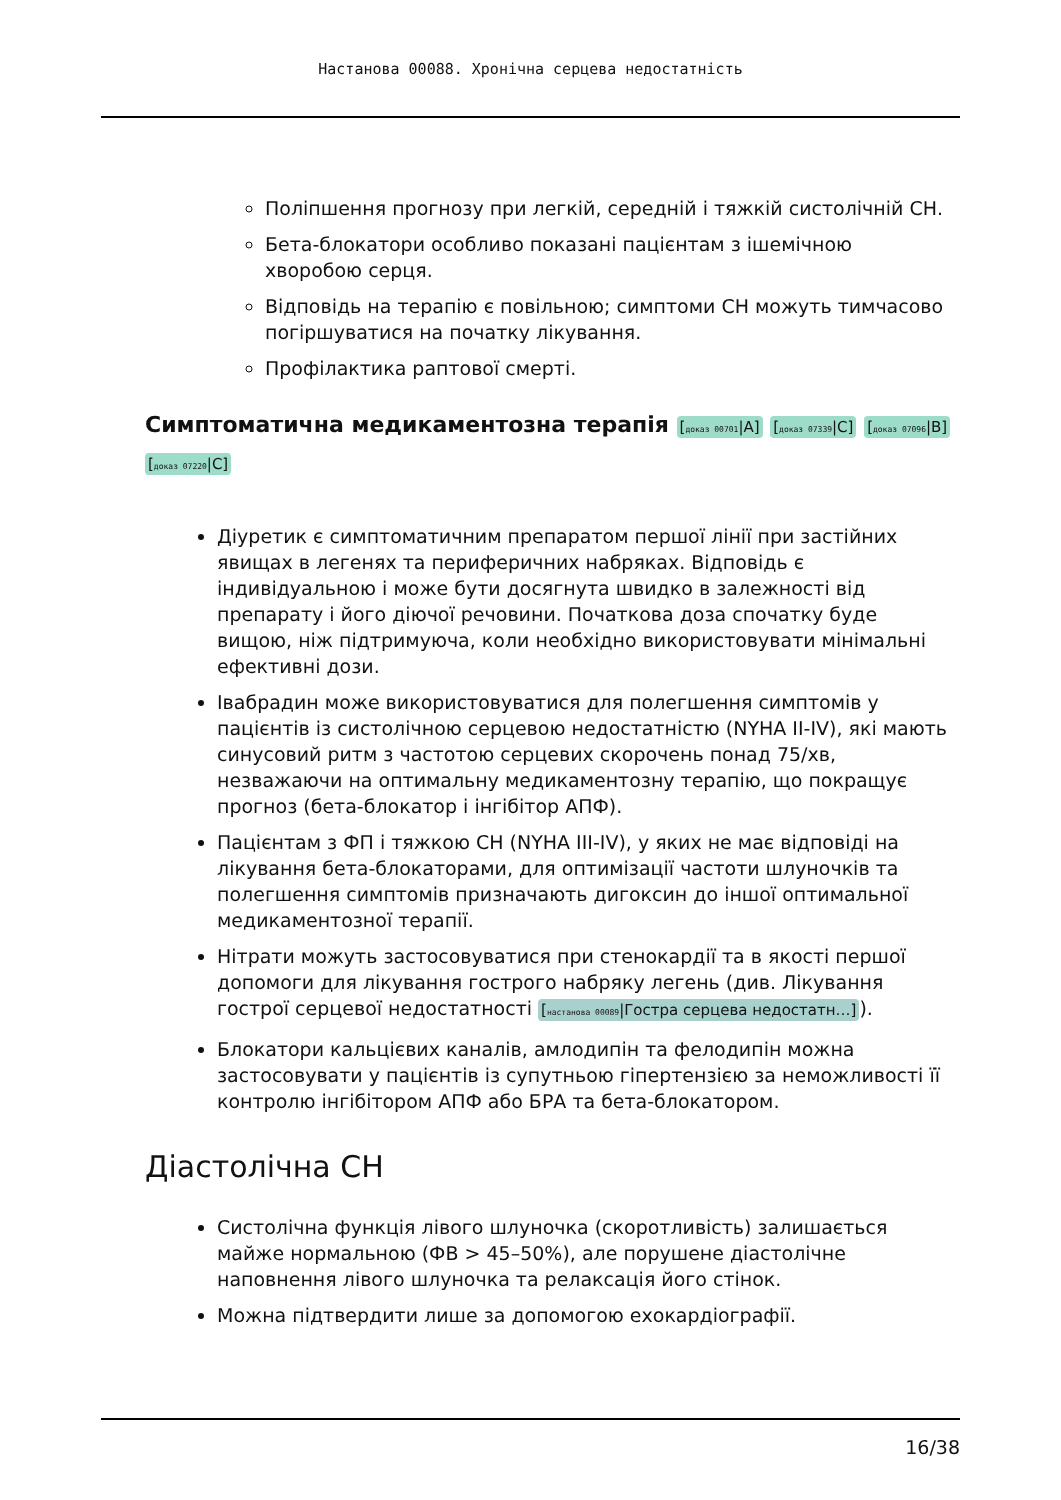Настанова 00088. Хронічна серцева недостатність
Поліпшення прогнозу при легкій, середній і тяжкій систолічній СН.
Бета-блокатори особливо показані пацієнтам з ішемічною хворобою серця.
Відповідь на терапію є повільною; симптоми СН можуть тимчасово погіршуватися на початку лікування.
Профілактика раптової смерті.
Симптоматична медикаментозна терапія [доказ 00701|A] [доказ 07339|C] [доказ 07096|B] [доказ 07220|C]
Діуретик є симптоматичним препаратом першої лінії при застійних явищах в легенях та периферичних набряках. Відповідь є індивідуальною і може бути досягнута швидко в залежності від препарату і його діючої речовини. Початкова доза спочатку буде вищою, ніж підтримуюча, коли необхідно використовувати мінімальні ефективні дози.
Івабрадин може використовуватися для полегшення симптомів у пацієнтів із систолічною серцевою недостатністю (NYHA II-IV), які мають синусовий ритм з частотою серцевих скорочень понад 75/хв, незважаючи на оптимальну медикаментозну терапію, що покращує прогноз (бета-блокатор і інгібітор АПФ).
Пацієнтам з ФП і тяжкою СН (NYHA III-IV), у яких не має відповіді на лікування бета-блокаторами, для оптимізації частоти шлуночків та полегшення симптомів призначають дигоксин до іншої оптимальної медикаментозної терапії.
Нітрати можуть застосовуватися при стенокардії та в якості першої допомоги для лікування гострого набряку легень (див. Лікування гострої серцевої недостатності [настанова 00089|Гостра серцева недостатн…]).
Блокатори кальцієвих каналів, амлодипін та фелодипін можна застосовувати у пацієнтів із супутньою гіпертензією за неможливості її контролю інгібітором АПФ або БРА та бета-блокатором.
Діастолічна СН
Систолічна функція лівого шлуночка (скоротливість) залишається майже нормальною (ФВ > 45–50%), але порушене діастолічне наповнення лівого шлуночка та релаксація його стінок.
Можна підтвердити лише за допомогою ехокардіографії.
16/38